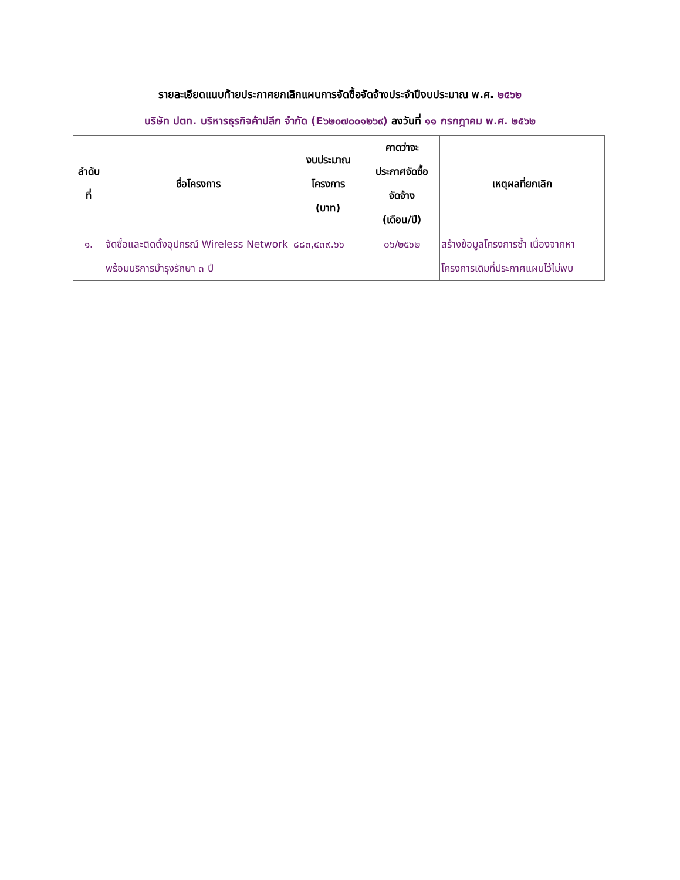รายละเอียดแนบท้ายประกาศยกเลิกแผนการจัดซื้อจัดจ้างประจำปีงบประมาณ พ.ศ. ๒๕๖๒
บริษัท ปตท. บริหารธุรกิจค้าปลีก จำกัด (E๖๒๐๗๐๐๑๒๖๙) ลงวันที่ ๑๑ กรกฎาคม พ.ศ. ๒๕๖๒
| ลำดับ ที่ | ชื่อโครงการ | งบประมาณ โครงการ (บาท) | คาดว่าจะ ประกาศจัดซื้อ จัดจ้าง (เดือน/ปี) | เหตุผลที่ยกเลิก |
| --- | --- | --- | --- | --- |
| ๑. | จัดซื้อและติดตั้งอุปกรณ์ Wireless Network พร้อมบริการบำรุงรักษา ๓ ปี | ๘๘๓,๕๓๙.๖๖ | ๐๖/๒๕๖๒ | สร้างข้อมูลโครงการซ้ำ เนื่องจากหาโครงการเดิมที่ประกาศแผนไว้ไม่พบ |